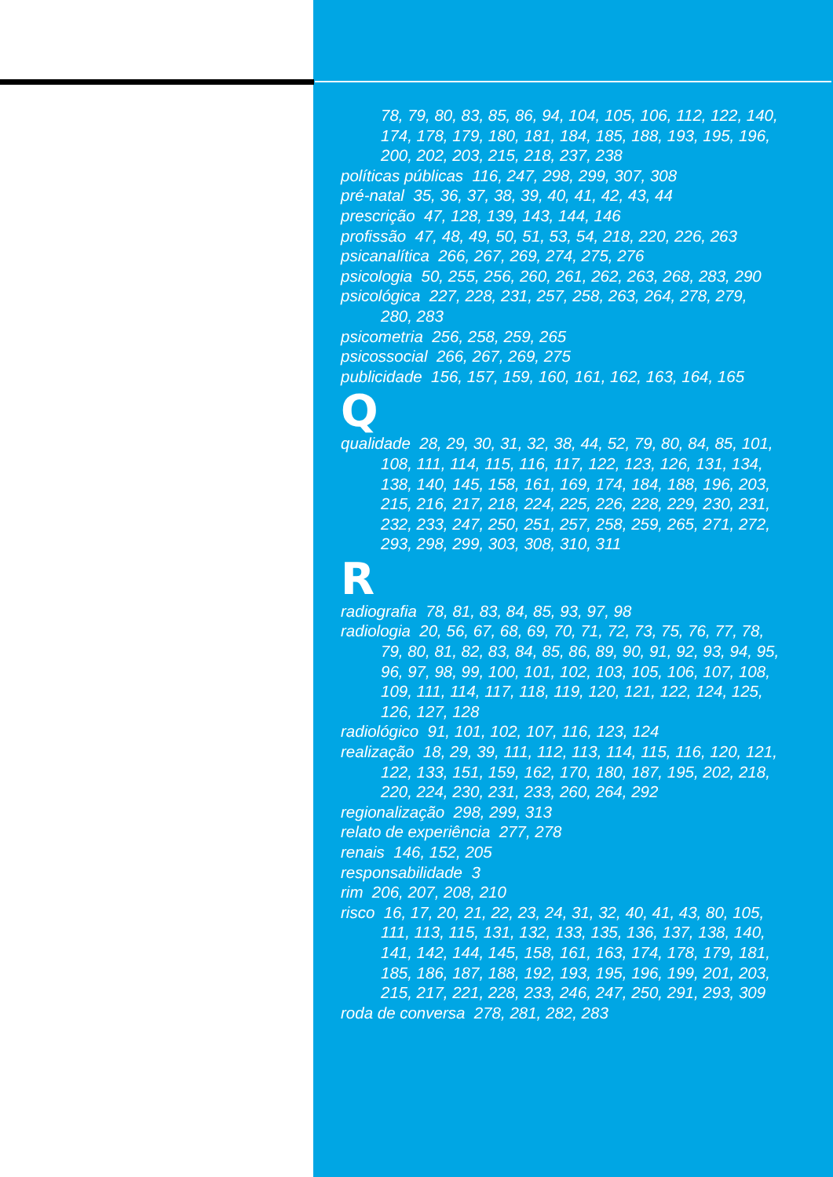78, 79, 80, 83, 85, 86, 94, 104, 105, 106, 112, 122, 140, 174, 178, 179, 180, 181, 184, 185, 188, 193, 195, 196, 200, 202, 203, 215, 218, 237, 238
políticas públicas 116, 247, 298, 299, 307, 308
pré-natal 35, 36, 37, 38, 39, 40, 41, 42, 43, 44
prescrição 47, 128, 139, 143, 144, 146
profissão 47, 48, 49, 50, 51, 53, 54, 218, 220, 226, 263
psicanalítica 266, 267, 269, 274, 275, 276
psicologia 50, 255, 256, 260, 261, 262, 263, 268, 283, 290
psicológica 227, 228, 231, 257, 258, 263, 264, 278, 279, 280, 283
psicometria 256, 258, 259, 265
psicossocial 266, 267, 269, 275
publicidade 156, 157, 159, 160, 161, 162, 163, 164, 165
Q
qualidade 28, 29, 30, 31, 32, 38, 44, 52, 79, 80, 84, 85, 101, 108, 111, 114, 115, 116, 117, 122, 123, 126, 131, 134, 138, 140, 145, 158, 161, 169, 174, 184, 188, 196, 203, 215, 216, 217, 218, 224, 225, 226, 228, 229, 230, 231, 232, 233, 247, 250, 251, 257, 258, 259, 265, 271, 272, 293, 298, 299, 303, 308, 310, 311
R
radiografia 78, 81, 83, 84, 85, 93, 97, 98
radiologia 20, 56, 67, 68, 69, 70, 71, 72, 73, 75, 76, 77, 78, 79, 80, 81, 82, 83, 84, 85, 86, 89, 90, 91, 92, 93, 94, 95, 96, 97, 98, 99, 100, 101, 102, 103, 105, 106, 107, 108, 109, 111, 114, 117, 118, 119, 120, 121, 122, 124, 125, 126, 127, 128
radiológico 91, 101, 102, 107, 116, 123, 124
realização 18, 29, 39, 111, 112, 113, 114, 115, 116, 120, 121, 122, 133, 151, 159, 162, 170, 180, 187, 195, 202, 218, 220, 224, 230, 231, 233, 260, 264, 292
regionalização 298, 299, 313
relato de experiência 277, 278
renais 146, 152, 205
responsabilidade 3
rim 206, 207, 208, 210
risco 16, 17, 20, 21, 22, 23, 24, 31, 32, 40, 41, 43, 80, 105, 111, 113, 115, 131, 132, 133, 135, 136, 137, 138, 140, 141, 142, 144, 145, 158, 161, 163, 174, 178, 179, 181, 185, 186, 187, 188, 192, 193, 195, 196, 199, 201, 203, 215, 217, 221, 228, 233, 246, 247, 250, 291, 293, 309
roda de conversa 278, 281, 282, 283